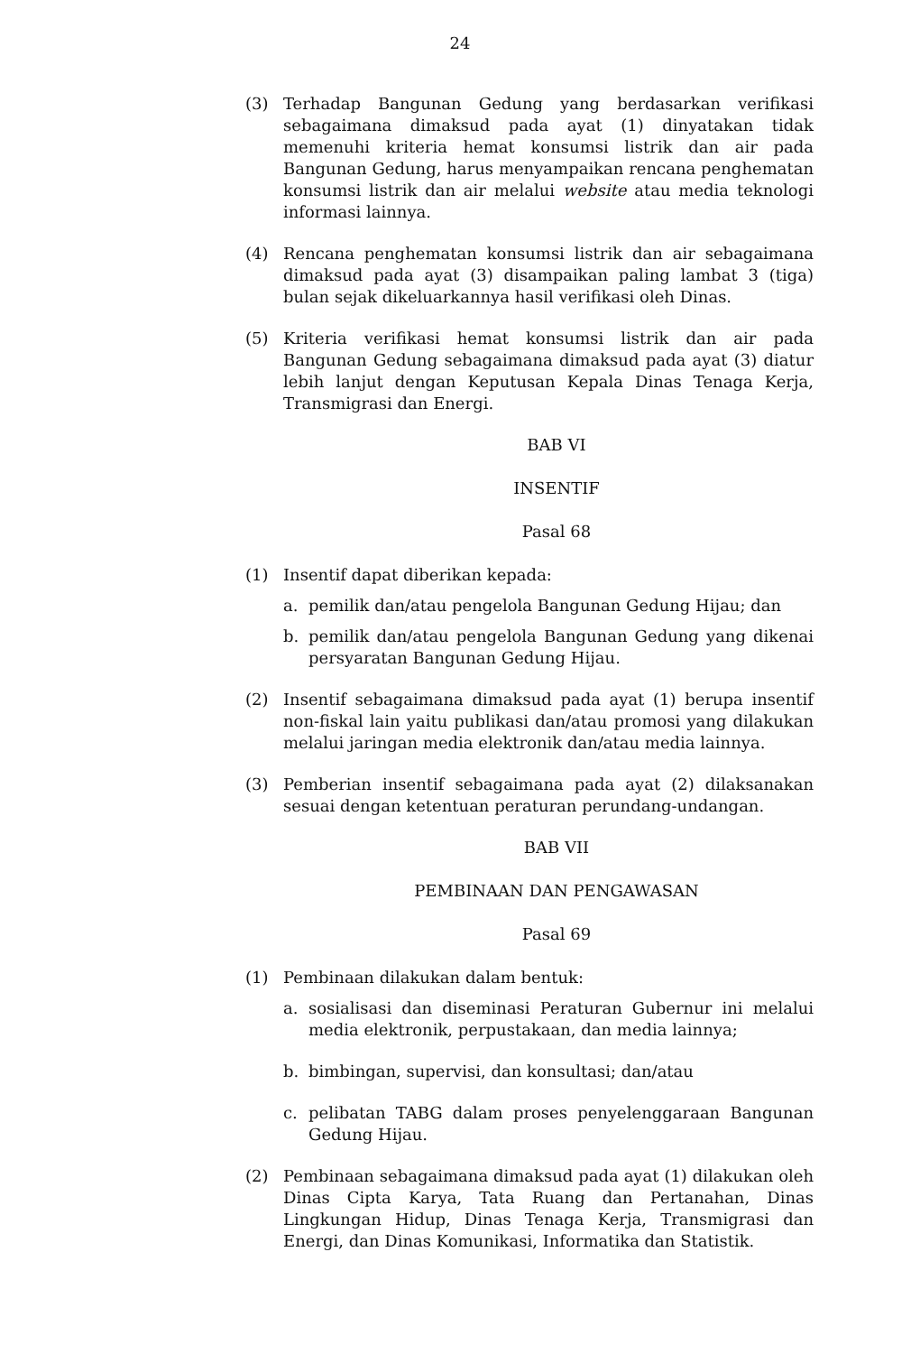24
(3) Terhadap Bangunan Gedung yang berdasarkan verifikasi sebagaimana dimaksud pada ayat (1) dinyatakan tidak memenuhi kriteria hemat konsumsi listrik dan air pada Bangunan Gedung, harus menyampaikan rencana penghematan konsumsi listrik dan air melalui website atau media teknologi informasi lainnya.
(4) Rencana penghematan konsumsi listrik dan air sebagaimana dimaksud pada ayat (3) disampaikan paling lambat 3 (tiga) bulan sejak dikeluarkannya hasil verifikasi oleh Dinas.
(5) Kriteria verifikasi hemat konsumsi listrik dan air pada Bangunan Gedung sebagaimana dimaksud pada ayat (3) diatur lebih lanjut dengan Keputusan Kepala Dinas Tenaga Kerja, Transmigrasi dan Energi.
BAB VI
INSENTIF
Pasal 68
(1) Insentif dapat diberikan kepada:
a. pemilik dan/atau pengelola Bangunan Gedung Hijau; dan
b. pemilik dan/atau pengelola Bangunan Gedung yang dikenai persyaratan Bangunan Gedung Hijau.
(2) Insentif sebagaimana dimaksud pada ayat (1) berupa insentif non-fiskal lain yaitu publikasi dan/atau promosi yang dilakukan melalui jaringan media elektronik dan/atau media lainnya.
(3) Pemberian insentif sebagaimana pada ayat (2) dilaksanakan sesuai dengan ketentuan peraturan perundang-undangan.
BAB VII
PEMBINAAN DAN PENGAWASAN
Pasal 69
(1) Pembinaan dilakukan dalam bentuk:
a. sosialisasi dan diseminasi Peraturan Gubernur ini melalui media elektronik, perpustakaan, dan media lainnya;
b. bimbingan, supervisi, dan konsultasi; dan/atau
c. pelibatan TABG dalam proses penyelenggaraan Bangunan Gedung Hijau.
(2) Pembinaan sebagaimana dimaksud pada ayat (1) dilakukan oleh Dinas Cipta Karya, Tata Ruang dan Pertanahan, Dinas Lingkungan Hidup, Dinas Tenaga Kerja, Transmigrasi dan Energi, dan Dinas Komunikasi, Informatika dan Statistik.